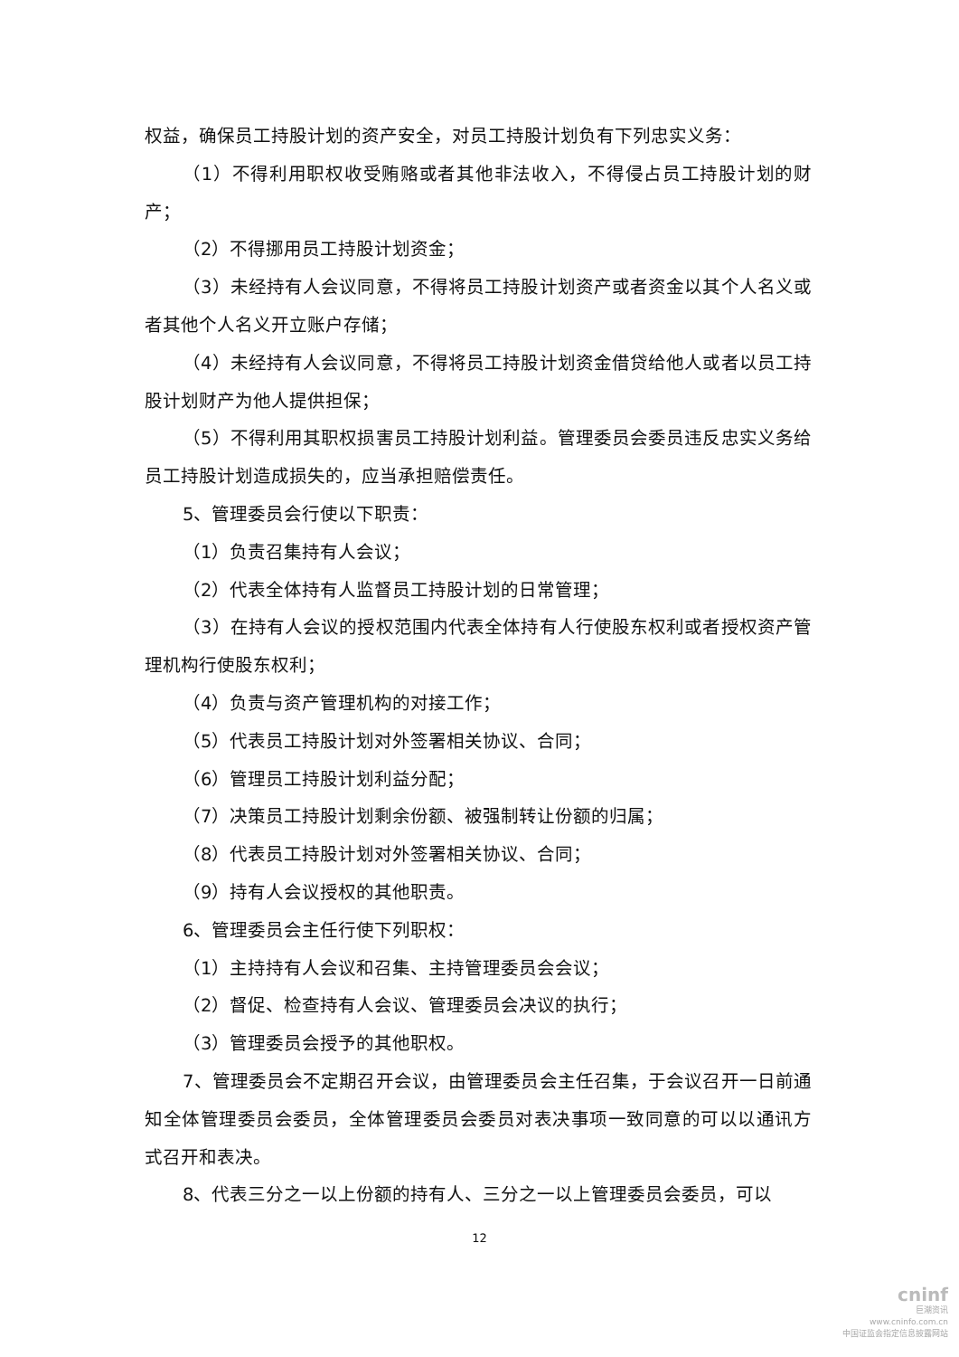权益，确保员工持股计划的资产安全，对员工持股计划负有下列忠实义务：
（1）不得利用职权收受贿赂或者其他非法收入，不得侵占员工持股计划的财产；
（2）不得挪用员工持股计划资金；
（3）未经持有人会议同意，不得将员工持股计划资产或者资金以其个人名义或者其他个人名义开立账户存储；
（4）未经持有人会议同意，不得将员工持股计划资金借贷给他人或者以员工持股计划财产为他人提供担保；
（5）不得利用其职权损害员工持股计划利益。管理委员会委员违反忠实义务给员工持股计划造成损失的，应当承担赔偿责任。
5、管理委员会行使以下职责：
（1）负责召集持有人会议；
（2）代表全体持有人监督员工持股计划的日常管理；
（3）在持有人会议的授权范围内代表全体持有人行使股东权利或者授权资产管理机构行使股东权利；
（4）负责与资产管理机构的对接工作；
（5）代表员工持股计划对外签署相关协议、合同；
（6）管理员工持股计划利益分配；
（7）决策员工持股计划剩余份额、被强制转让份额的归属；
（8）代表员工持股计划对外签署相关协议、合同；
（9）持有人会议授权的其他职责。
6、管理委员会主任行使下列职权：
（1）主持持有人会议和召集、主持管理委员会会议；
（2）督促、检查持有人会议、管理委员会决议的执行；
（3）管理委员会授予的其他职权。
7、管理委员会不定期召开会议，由管理委员会主任召集，于会议召开一日前通知全体管理委员会委员，全体管理委员会委员对表决事项一致同意的可以以通讯方式召开和表决。
8、代表三分之一以上份额的持有人、三分之一以上管理委员会委员，可以
12
cninf
巨潮资讯
www.cninfo.com.cn
中国证监会指定信息披露网站